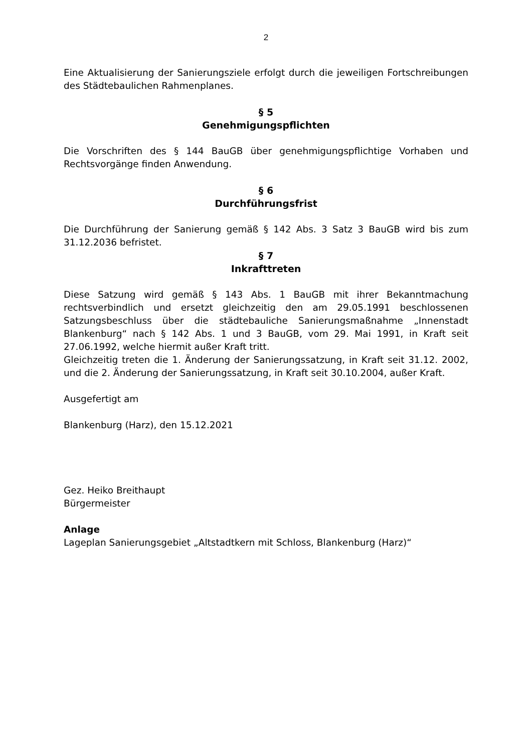2
Eine Aktualisierung der Sanierungsziele erfolgt durch die jeweiligen Fortschreibungen des Städtebaulichen Rahmenplanes.
§ 5
Genehmigungspflichten
Die Vorschriften des § 144 BauGB über genehmigungspflichtige Vorhaben und Rechtsvorgänge finden Anwendung.
§ 6
Durchführungsfrist
Die Durchführung der Sanierung gemäß § 142 Abs. 3 Satz 3 BauGB wird bis zum 31.12.2036 befristet.
§ 7
Inkrafttreten
Diese Satzung wird gemäß § 143 Abs. 1 BauGB mit ihrer Bekanntmachung rechtsverbindlich und ersetzt gleichzeitig den am 29.05.1991 beschlossenen Satzungsbeschluss über die städtebauliche Sanierungsmaßnahme „Innenstadt Blankenburg“ nach § 142 Abs. 1 und 3 BauGB, vom 29. Mai 1991, in Kraft seit 27.06.1992, welche hiermit außer Kraft tritt.
Gleichzeitig treten die 1. Änderung der Sanierungssatzung, in Kraft seit 31.12. 2002, und die 2. Änderung der Sanierungssatzung, in Kraft seit 30.10.2004, außer Kraft.
Ausgefertigt am
Blankenburg (Harz), den 15.12.2021
Gez. Heiko Breithaupt
Bürgermeister
Anlage
Lageplan Sanierungsgebiet „Altstadtkern mit Schloss, Blankenburg (Harz)“